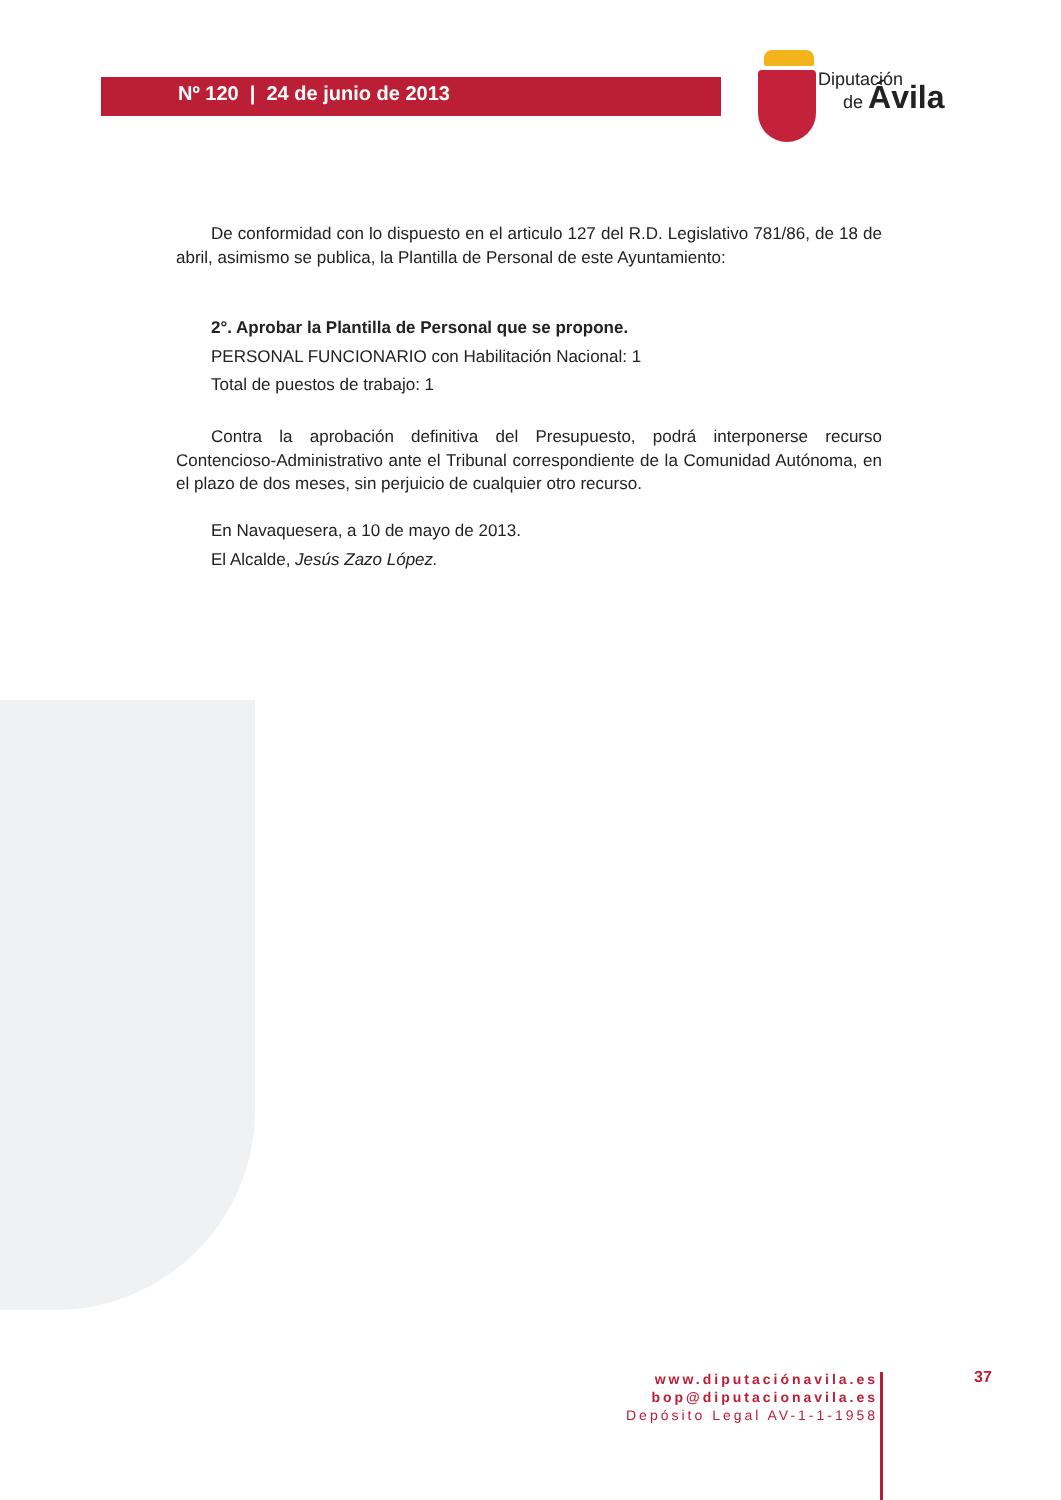Nº 120 | 24 de junio de 2013
Diputación
de Ávila
De conformidad con lo dispuesto en el articulo 127 del R.D. Legislativo 781/86, de 18 de abril, asimismo se publica, la Plantilla de Personal de este Ayuntamiento:
2°. Aprobar la Plantilla de Personal que se propone.
PERSONAL FUNCIONARIO con Habilitación Nacional: 1
Total de puestos de trabajo: 1
Contra la aprobación definitiva del Presupuesto, podrá interponerse recurso Contencioso-Administrativo ante el Tribunal correspondiente de la Comunidad Autónoma, en el plazo de dos meses, sin perjuicio de cualquier otro recurso.
En Navaquesera, a 10 de mayo de 2013.
El Alcalde, Jesús Zazo López.
www.diputaciónavila.es
bop@diputacionavila.es
Depósito Legal AV-1-1-1958
37